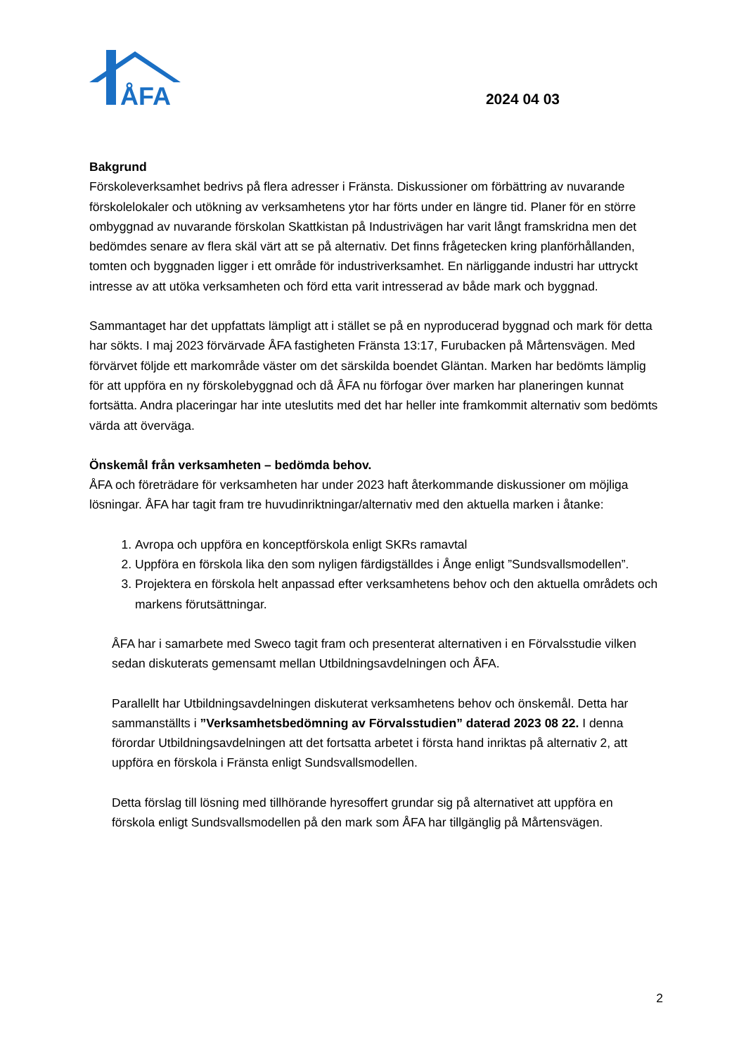ÅFA
2024 04 03
Bakgrund
Förskoleverksamhet bedrivs på flera adresser i Fränsta. Diskussioner om förbättring av nuvarande förskolelokaler och utökning av verksamhetens ytor har förts under en längre tid. Planer för en större ombyggnad av nuvarande förskolan Skattkistan på Industrivägen har varit långt framskridna men det bedömdes senare av flera skäl värt att se på alternativ. Det finns frågetecken kring planförhållanden, tomten och byggnaden ligger i ett område för industriverksamhet. En närliggande industri har uttryckt intresse av att utöka verksamheten och förd etta varit intresserad av både mark och byggnad.
Sammantaget har det uppfattats lämpligt att i stället se på en nyproducerad byggnad och mark för detta har sökts. I maj 2023 förvärvade ÅFA fastigheten Fränsta 13:17, Furubacken på Mårtensvägen. Med förvärvet följde ett markområde väster om det särskilda boendet Gläntan. Marken har bedömts lämplig för att uppföra en ny förskolebyggnad och då ÅFA nu förfogar över marken har planeringen kunnat fortsätta. Andra placeringar har inte uteslutits med det har heller inte framkommit alternativ som bedömts värda att överväga.
Önskemål från verksamheten – bedömda behov.
ÅFA och företrädare för verksamheten har under 2023 haft återkommande diskussioner om möjliga lösningar. ÅFA har tagit fram tre huvudinriktningar/alternativ med den aktuella marken i åtanke:
1. Avropa och uppföra en konceptförskola enligt SKRs ramavtal
2. Uppföra en förskola lika den som nyligen färdigställdes i Ånge enligt ”Sundsvallsmodellen”.
3. Projektera en förskola helt anpassad efter verksamhetens behov och den aktuella områdets och markens förutsättningar.
ÅFA har i samarbete med Sweco tagit fram och presenterat alternativen i en Förvalsstudie vilken sedan diskuterats gemensamt mellan Utbildningsavdelningen och ÅFA.
Parallellt har Utbildningsavdelningen diskuterat verksamhetens behov och önskemål. Detta har sammanställts i ”Verksamhetsbedömning av Förvalsstudien” daterad 2023 08 22. I denna förordar Utbildningsavdelningen att det fortsatta arbetet i första hand inriktas på alternativ 2, att uppföra en förskola i Fränsta enligt Sundsvallsmodellen.
Detta förslag till lösning med tillhörande hyresoffert grundar sig på alternativet att uppföra en förskola enligt Sundsvallsmodellen på den mark som ÅFA har tillgänglig på Mårtensvägen.
2